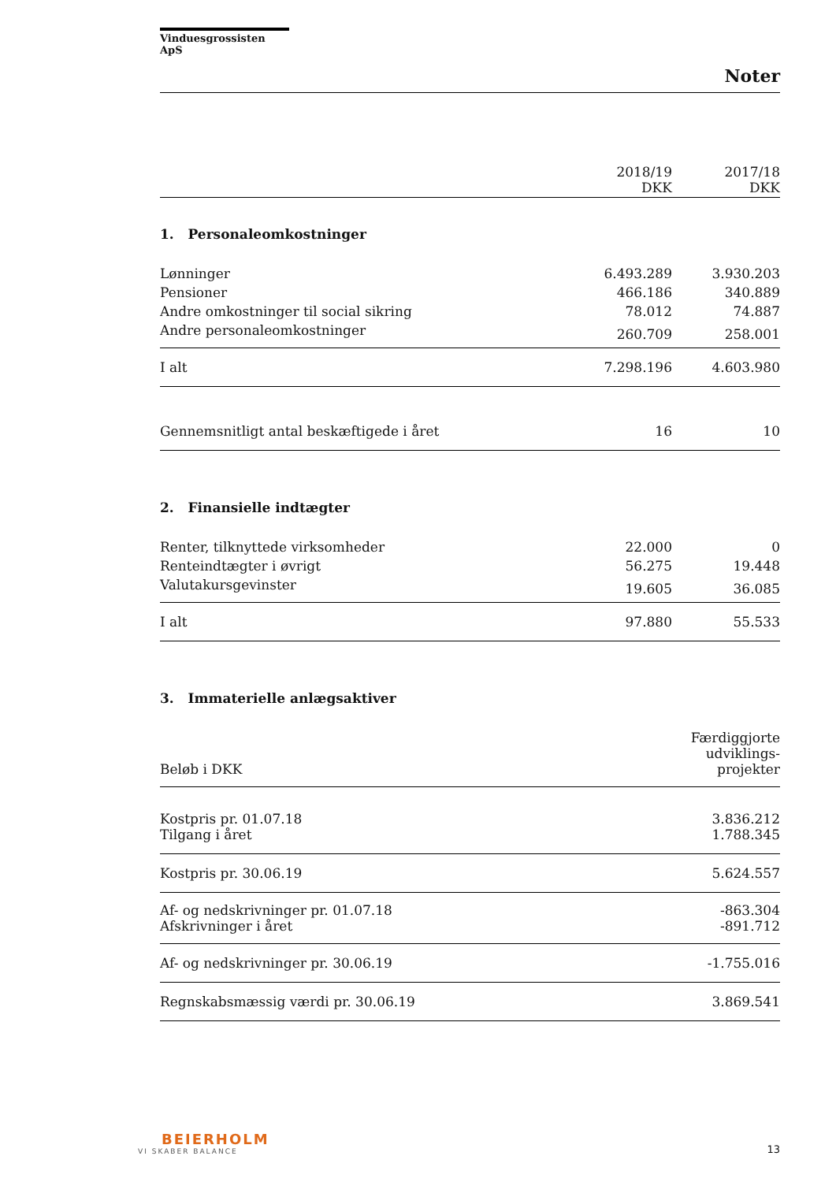Vinduesgrossisten ApS
Noter
| | 2018/19 DKK | 2017/18 DKK |
| --- | --- | --- |
1. Personaleomkostninger
| Lønninger | 6.493.289 | 3.930.203 |
| Pensioner | 466.186 | 340.889 |
| Andre omkostninger til social sikring | 78.012 | 74.887 |
| Andre personaleomkostninger | 260.709 | 258.001 |
| I alt | 7.298.196 | 4.603.980 |
| Gennemsnitligt antal beskæftigede i året | 16 | 10 |
2. Finansielle indtægter
| Renter, tilknyttede virksomheder | 22.000 | 0 |
| Renteindtægter i øvrigt | 56.275 | 19.448 |
| Valutakursgevinster | 19.605 | 36.085 |
| I alt | 97.880 | 55.533 |
3. Immaterielle anlægsaktiver
| Beløb i DKK | Færdiggjorte udviklings- projekter |
| Kostpris pr. 01.07.18 Tilgang i året | 3.836.212 1.788.345 |
| Kostpris pr. 30.06.19 | 5.624.557 |
| Af- og nedskrivninger pr. 01.07.18 Afskrivninger i året | -863.304 -891.712 |
| Af- og nedskrivninger pr. 30.06.19 | -1.755.016 |
| Regnskabsmæssig værdi pr. 30.06.19 | 3.869.541 |
BEIERHOLM
VI SKABER BALANCE
13